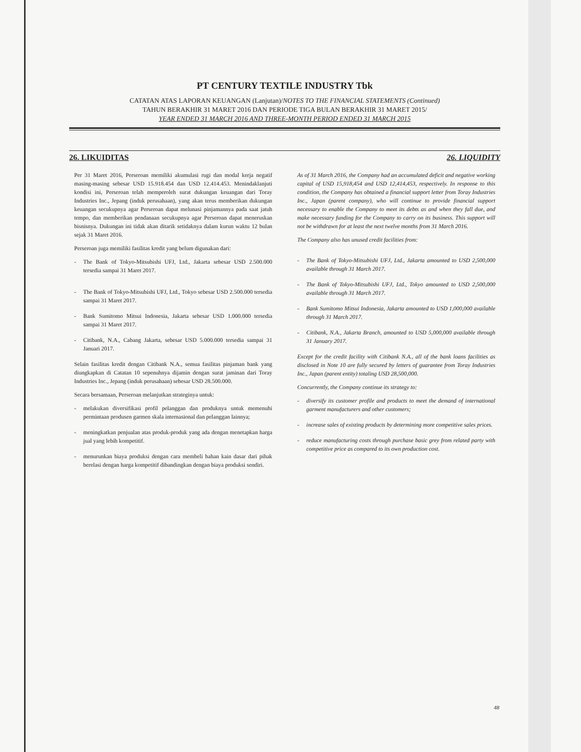PT CENTURY TEXTILE INDUSTRY Tbk
CATATAN ATAS LAPORAN KEUANGAN (Lanjutan)/NOTES TO THE FINANCIAL STATEMENTS (Continued)
TAHUN BERAKHIR 31 MARET 2016 DAN PERIODE TIGA BULAN BERAKHIR 31 MARET 2015/
YEAR ENDED 31 MARCH 2016 AND THREE-MONTH PERIOD ENDED 31 MARCH 2015
26. LIKUIDITAS 26. LIQUIDITY
Per 31 Maret 2016, Perseroan memiliki akumulasi rugi dan modal kerja negatif masing-masing sebesar USD 15.918.454 dan USD 12.414.453. Menindaklanjuti kondisi ini, Perseroan telah memperoleh surat dukungan keuangan dari Toray Industries Inc., Jepang (induk perusahaan), yang akan terus memberikan dukungan keuangan secukupnya agar Perseroan dapat melunasi pinjamannya pada saat jatuh tempo, dan memberikan pendanaan secukupnya agar Perseroan dapat meneruskan bisnisnya. Dukungan ini tidak akan ditarik setidaknya dalam kurun waktu 12 bulan sejak 31 Maret 2016.
Perseroan juga memiliki fasilitas kredit yang belum digunakan dari:
- The Bank of Tokyo-Mitsubishi UFJ, Ltd., Jakarta sebesar USD 2.500.000 tersedia sampai 31 Maret 2017.
- The Bank of Tokyo-Mitsubishi UFJ, Ltd., Tokyo sebesar USD 2.500.000 tersedia sampai 31 Maret 2017.
- Bank Sumitomo Mitsui Indonesia, Jakarta sebesar USD 1.000.000 tersedia sampai 31 Maret 2017.
- Citibank, N.A., Cabang Jakarta, sebesar USD 5.000.000 tersedia sampai 31 Januari 2017.
Selain fasilitas kredit dengan Citibank N.A., semua fasilitas pinjaman bank yang diungkapkan di Catatan 10 sepenuhnya dijamin dengan surat jaminan dari Toray Industries Inc., Jepang (induk perusahaan) sebesar USD 28.500.000.
Secara bersamaan, Perseroan melanjutkan strateginya untuk:
- melakukan diversifikasi profil pelanggan dan produknya untuk memenuhi permintaan produsen garmen skala internasional dan pelanggan lainnya;
- meningkatkan penjualan atas produk-produk yang ada dengan menetapkan harga jual yang lebih kompetitif.
- menurunkan biaya produksi dengan cara membeli bahan kain dasar dari pihak berelasi dengan harga kompetitif dibandingkan dengan biaya produksi sendiri.
As of 31 March 2016, the Company had an accumulated deficit and negative working capital of USD 15,918,454 and USD 12,414,453, respectively. In response to this condition, the Company has obtained a financial support letter from Toray Industries Inc., Japan (parent company), who will continue to provide financial support necessary to enable the Company to meet its debts as and when they fall due, and make necessary funding for the Company to carry on its business. This support will not be withdrawn for at least the next twelve months from 31 March 2016.
The Company also has unused credit facilities from:
- The Bank of Tokyo-Mitsubishi UFJ, Ltd., Jakarta amounted to USD 2,500,000 available through 31 March 2017.
- The Bank of Tokyo-Mitsubishi UFJ, Ltd., Tokyo amounted to USD 2,500,000 available through 31 March 2017.
- Bank Sumitomo Mitsui Indonesia, Jakarta amounted to USD 1,000,000 available through 31 March 2017.
- Citibank, N.A., Jakarta Branch, amounted to USD 5,000,000 available through 31 January 2017.
Except for the credit facility with Citibank N.A., all of the bank loans facilities as disclosed in Note 10 are fully secured by letters of guarantee from Toray Industries Inc., Japan (parent entity) totaling USD 28,500,000.
Concurrently, the Company continue its strategy to:
- diversify its customer profile and products to meet the demand of international garment manufacturers and other customers;
- increase sales of existing products by determining more competitive sales prices.
- reduce manufacturing costs through purchase basic grey from related party with competitive price as compared to its own production cost.
48